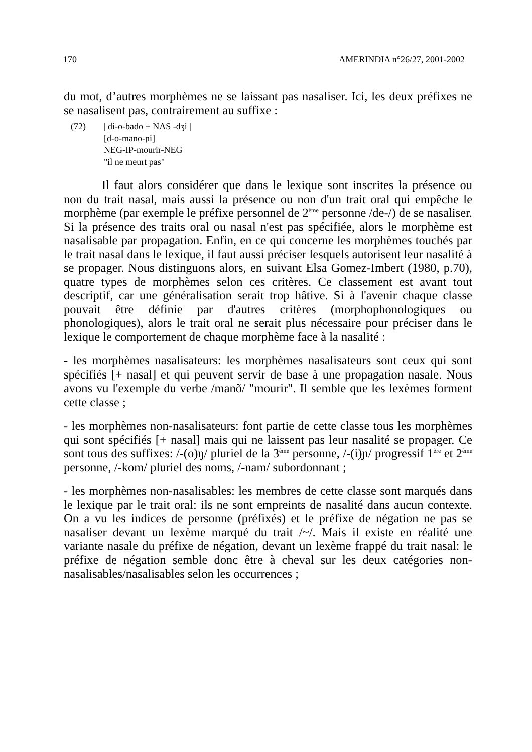170 AMERINDIA n°26/27, 2001-2002
du mot, d’autres morphèmes ne se laissant pas nasaliser. Ici, les deux préfixes ne se nasalisent pas, contrairement au suffixe :
(72) | di-o-bado + NAS -dʒi |
[d-o-mano-ɲi]
NEG-IP-mourir-NEG
"il ne meurt pas"
Il faut alors considérer que dans le lexique sont inscrites la présence ou non du trait nasal, mais aussi la présence ou non d'un trait oral qui empêche le morphème (par exemple le préfixe personnel de 2<sup>ème</sup> personne /de-/) de se nasaliser. Si la présence des traits oral ou nasal n'est pas spécifiée, alors le morphème est nasalisable par propagation. Enfin, en ce qui concerne les morphèmes touchés par le trait nasal dans le lexique, il faut aussi préciser lesquels autorisent leur nasalité à se propager. Nous distinguons alors, en suivant Elsa Gomez-Imbert (1980, p.70), quatre types de morphèmes selon ces critères. Ce classement est avant tout descriptif, car une généralisation serait trop hâtive. Si à l'avenir chaque classe pouvait être définie par d'autres critères (morphophonologiques ou phonologiques), alors le trait oral ne serait plus nécessaire pour préciser dans le lexique le comportement de chaque morphème face à la nasalité :
- les morphèmes nasalisateurs: les morphèmes nasalisateurs sont ceux qui sont spécifiés [+ nasal] et qui peuvent servir de base à une propagation nasale. Nous avons vu l'exemple du verbe /manõ/ "mourir". Il semble que les lexèmes forment cette classe ;
- les morphèmes non-nasalisateurs: font partie de cette classe tous les morphèmes qui sont spécifiés [+ nasal] mais qui ne laissent pas leur nasalité se propager. Ce sont tous des suffixes: /-(o)ŋ/ pluriel de la 3<sup>ème</sup> personne, /-(i)ɲ/ progressif 1<sup>ère</sup> et 2<sup>ème</sup> personne, /-kom/ pluriel des noms, /-nam/ subordonnant ;
- les morphèmes non-nasalisables: les membres de cette classe sont marqués dans le lexique par le trait oral: ils ne sont empreints de nasalité dans aucun contexte. On a vu les indices de personne (préfixés) et le préfixe de négation ne pas se nasaliser devant un lexème marqué du trait /~/. Mais il existe en réalité une variante nasale du préfixe de négation, devant un lexème frappé du trait nasal: le préfixe de négation semble donc être à cheval sur les deux catégories non-nasalisables/nasalisables selon les occurrences ;